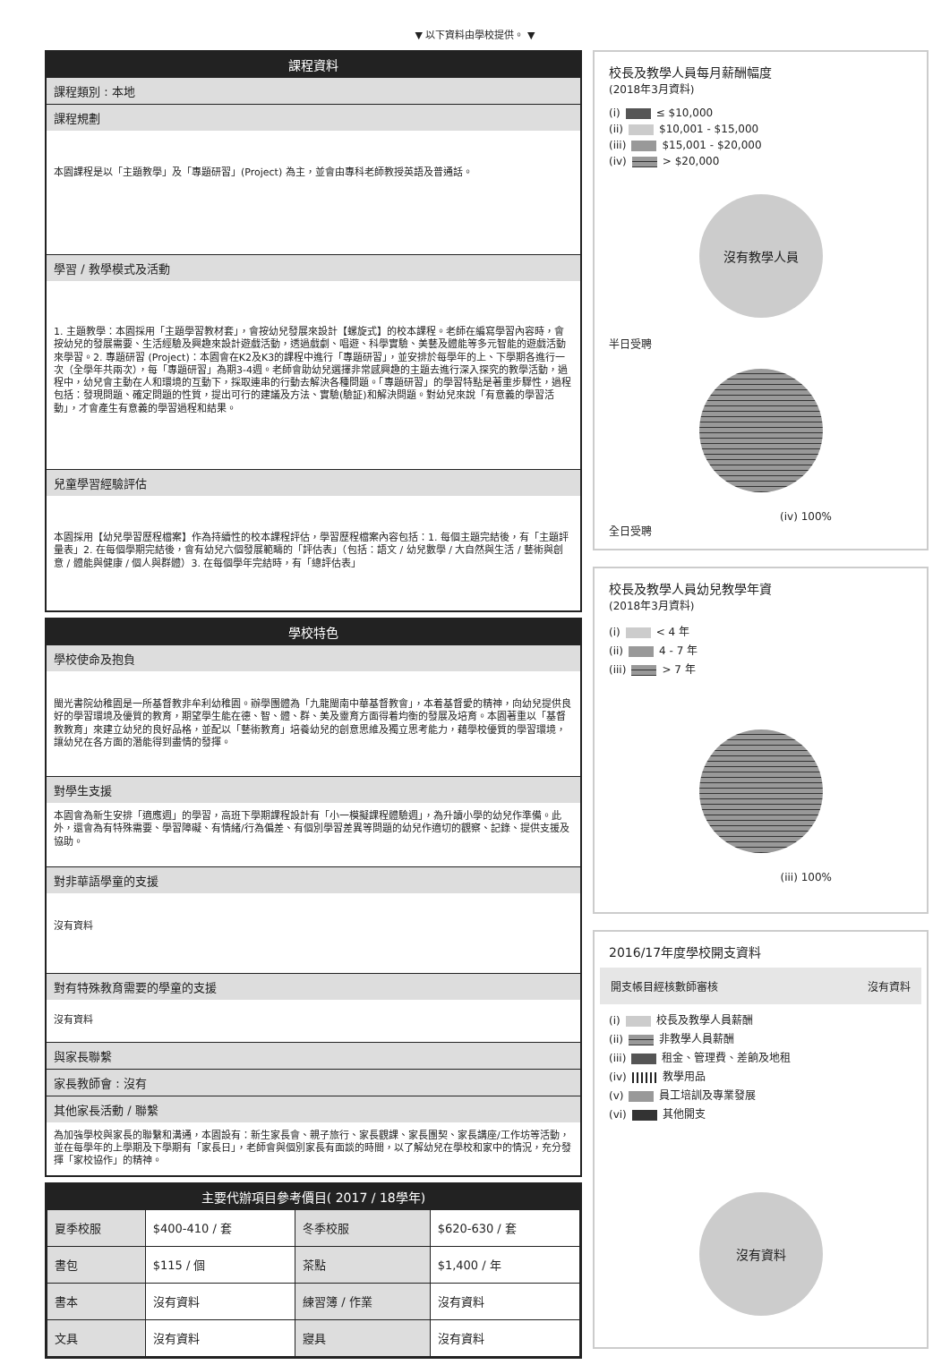▼ 以下資料由學校提供。 ▼
課程資料
課程類別 : 本地
課程規劃
本園課程是以「主題教學」及「專題研習」(Project) 為主，並會由專科老師教授英語及普通話。
學習 / 教學模式及活動
1. 主題教學：本園採用「主題學習教材套」，會按幼兒發展來設計【螺旋式】的校本課程。老師在編寫學習內容時，會按幼兒的發展需要、生活經驗及興趣來設計遊戲活動，透過戲劇、唱遊、科學實驗、美藝及體能等多元智能的遊戲活動來學習。2. 專題研習 (Project)：本園會在K2及K3的課程中進行「專題研習」，並安排於每學年的上、下學期各進行一次（全學年共兩次），每「專題研習」為期3-4週。老師會助幼兒選擇非常感興趣的主題去進行深入探究的教學活動，過程中，幼兒會主動在人和環境的互動下，採取連串的行動去解決各種問題。「專題研習」的學習特點是著重步驟性，過程包括：發現問題、確定問題的性質，提出可行的建議及方法、實驗(驗証)和解決問題。對幼兒來說「有意義的學習活動」，才會產生有意義的學習過程和結果。
兒童學習經驗評估
本園採用【幼兒學習歷程檔案】作為持續性的校本課程評估，學習歷程檔案內容包括：1. 每個主題完結後，有「主題評量表」2. 在每個學期完結後，會有幼兒六個發展範疇的「評估表」（包括：語文 / 幼兒數學 / 大自然與生活 / 藝術與創意 / 體能與健康 / 個人與群體）3. 在每個學年完結時，有「總評估表」
學校特色
學校使命及抱負
閩光書院幼稚園是一所基督教非牟利幼稚園。辦學團體為「九龍閩南中華基督教會」，本着基督愛的精神，向幼兒提供良好的學習環境及優質的教育，期望學生能在德、智、體、群、美及靈育方面得着均衡的發展及培育。本園著重以「基督教教育」來建立幼兒的良好品格，並配以「藝術教育」培養幼兒的創意思維及獨立思考能力，藉學校優質的學習環境，讓幼兒在各方面的潛能得到盡情的發揮。
對學生支援
本園會為新生安排「適應週」的學習，高班下學期課程設計有「小一模擬課程體驗週」，為升讀小學的幼兒作準備。此外，還會為有特殊需要、學習障礙、有情緒/行為偏差、有個別學習差異等問題的幼兒作適切的觀察、記錄、提供支援及協助。
對非華語學童的支援
沒有資料
對有特殊教育需要的學童的支援
沒有資料
與家長聯繫
家長教師會 : 沒有
其他家長活動 / 聯繫
為加強學校與家長的聯繫和溝通，本園設有：新生家長會、親子旅行、家長觀課、家長團契、家長講座/工作坊等活動，並在每學年的上學期及下學期有「家長日」，老師會與個別家長有面談的時間，以了解幼兒在學校和家中的情況，充分發揮「家校協作」的精神。
主要代辦項目參考價目( 2017 / 18學年)
| 夏季校服 | $400-410 / 套 | 冬季校服 | $620-630 / 套 |
| 書包 | $115 / 個 | 茶點 | $1,400 / 年 |
| 書本 | 沒有資料 | 練習簿 / 作業 | 沒有資料 |
| 文具 | 沒有資料 | 寢具 | 沒有資料 |
校長及教學人員每月薪酬幅度
(2018年3月資料)
(i) ≤ $10,000
(ii) $10,001 - $15,000
(iii) $15,001 - $20,000
(iv) > $20,000
沒有教學人員
半日受聘
(iv) 100%
全日受聘
校長及教學人員幼兒教學年資
(2018年3月資料)
(i) < 4 年
(ii) 4 - 7 年
(iii) > 7 年
(iii) 100%
2016/17年度學校開支資料
開支帳目經核數師審核 沒有資料
(i) 校長及教學人員薪酬
(ii) 非教學人員薪酬
(iii) 租金、管理費、差餉及地租
(iv) 教學用品
(v) 員工培訓及專業發展
(vi) 其他開支
沒有資料